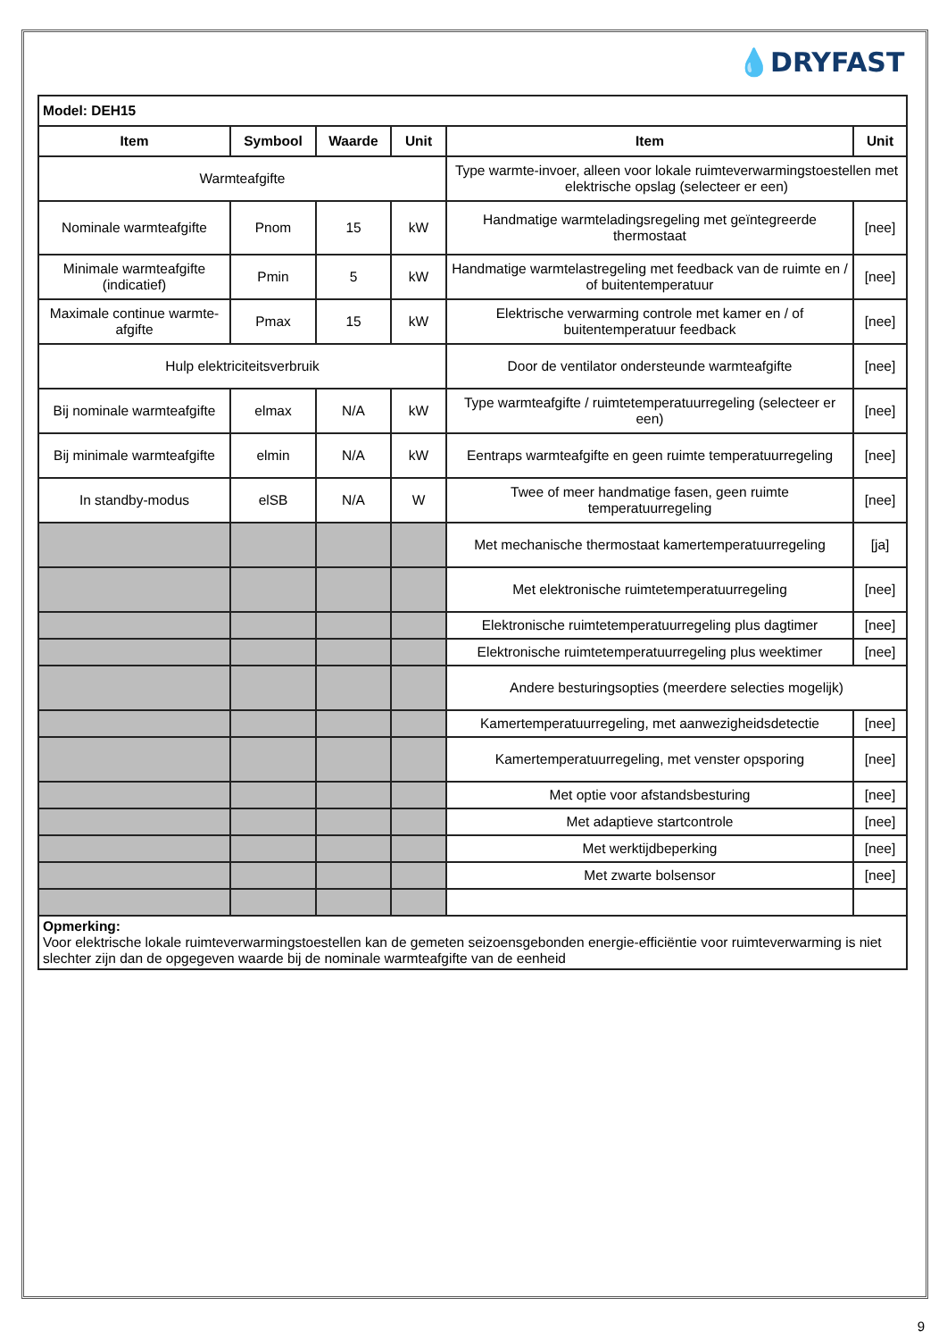💧DRYFAST
| Model: DEH15 | | | | | |
| --- | --- | --- | --- | --- | --- |
| Item | Symbool | Waarde | Unit | Item | Unit |
| Warmteafgifte | | | | Type warmte-invoer, alleen voor lokale ruimteverwarmingstoestellen met elektrische opslag (selecteer er een) | |
| Nominale warmteafgifte | Pnom | 15 | kW | Handmatige warmteladingsregeling met geïntegreerde thermostaat | [nee] |
| Minimale warmteafgifte (indicatief) | Pmin | 5 | kW | Handmatige warmtelastregeling met feedback van de ruimte en / of buitentemperatuur | [nee] |
| Maximale continue warmte-afgifte | Pmax | 15 | kW | Elektrische verwarming controle met kamer en / of buitentemperatuur feedback | [nee] |
| Hulp elektriciteitsverbruik | | | | Door de ventilator ondersteunde warmteafgifte | [nee] |
| Bij nominale warmteafgifte | elmax | N/A | kW | Type warmteafgifte / ruimtetemperatuurregeling (selecteer er een) | [nee] |
| Bij minimale warmteafgifte | elmin | N/A | kW | Eentraps warmteafgifte en geen ruimte temperatuurregeling | [nee] |
| In standby-modus | elSB | N/A | W | Twee of meer handmatige fasen, geen ruimte temperatuurregeling | [nee] |
| | | | | Met mechanische thermostaat kamertemperatuurregeling | [ja] |
| | | | | Met elektronische ruimtetemperatuurregeling | [nee] |
| | | | | Elektronische ruimtetemperatuurregeling plus dagtimer | [nee] |
| | | | | Elektronische ruimtetemperatuurregeling plus weektimer | [nee] |
| | | | | Andere besturingsopties (meerdere selecties mogelijk) | |
| | | | | Kamertemperatuurregeling, met aanwezigheidsdetectie | [nee] |
| | | | | Kamertemperatuurregeling, met venster opsporing | [nee] |
| | | | | Met optie voor afstandsbesturing | [nee] |
| | | | | Met adaptieve startcontrole | [nee] |
| | | | | Met werktijdbeperking | [nee] |
| | | | | Met zwarte bolsensor | [nee] |
| Opmerking: Voor elektrische lokale ruimteverwarmingstoestellen kan de gemeten seizoensgebonden energie-efficiëntie voor ruimteverwarming is niet slechter zijn dan de opgegeven waarde bij de nominale warmteafgifte van de eenheid | | | | | |
9